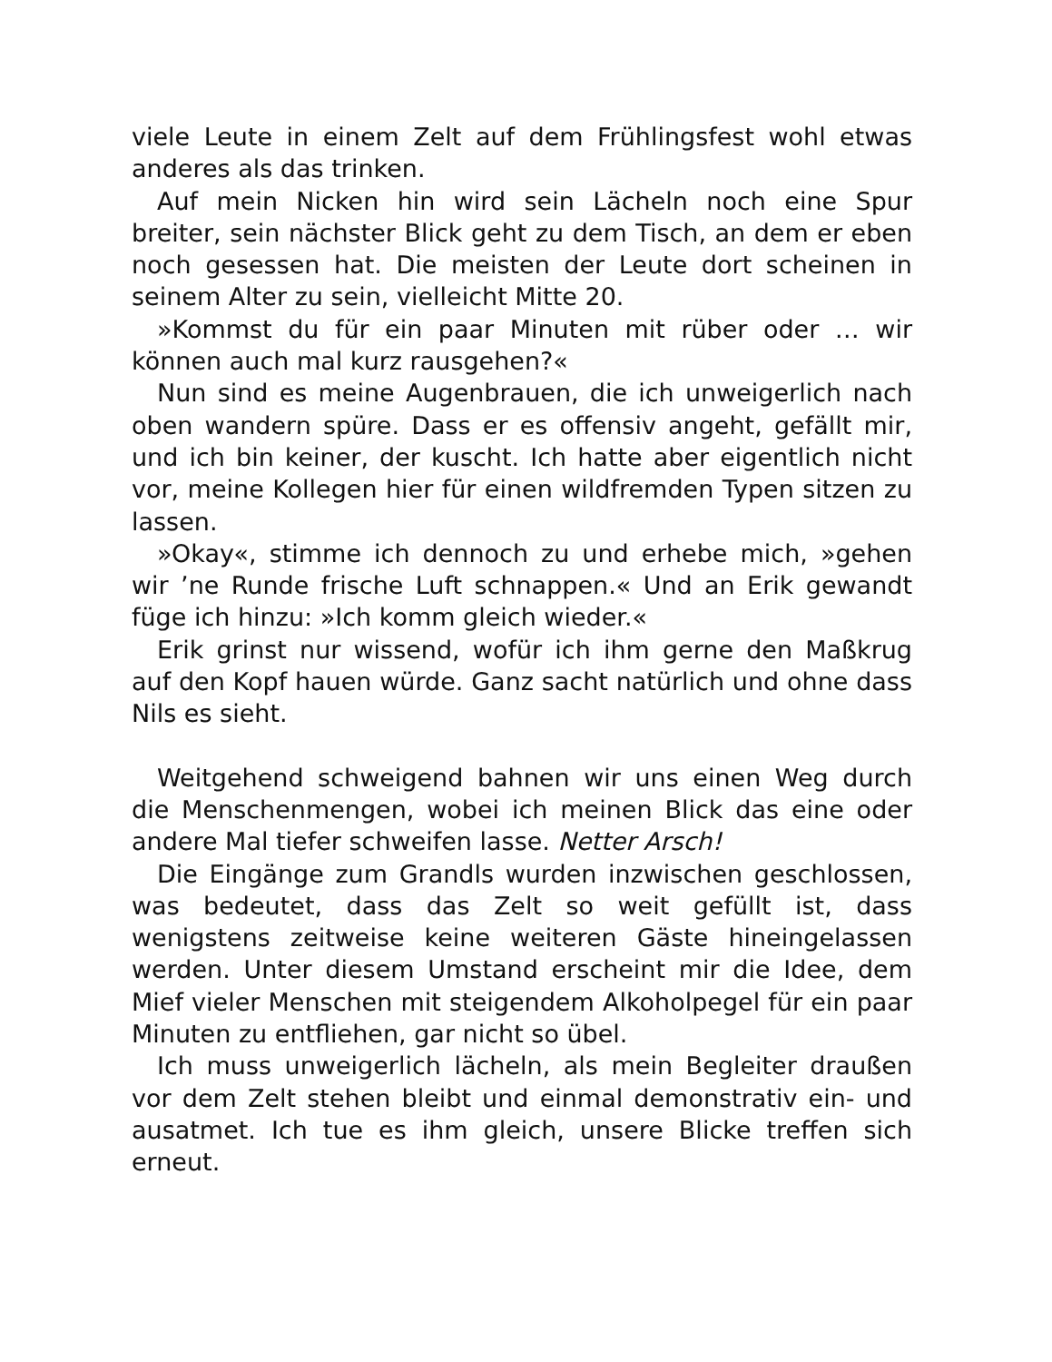viele Leute in einem Zelt auf dem Frühlingsfest wohl etwas anderes als das trinken.
Auf mein Nicken hin wird sein Lächeln noch eine Spur breiter, sein nächster Blick geht zu dem Tisch, an dem er eben noch gesessen hat. Die meisten der Leute dort scheinen in seinem Alter zu sein, vielleicht Mitte 20.
»Kommst du für ein paar Minuten mit rüber oder … wir können auch mal kurz rausgehen?«
Nun sind es meine Augenbrauen, die ich unweigerlich nach oben wandern spüre. Dass er es offensiv angeht, gefällt mir, und ich bin keiner, der kuscht. Ich hatte aber eigentlich nicht vor, meine Kollegen hier für einen wildfremden Typen sitzen zu lassen.
»Okay«, stimme ich dennoch zu und erhebe mich, »gehen wir ’ne Runde frische Luft schnappen.« Und an Erik gewandt füge ich hinzu: »Ich komm gleich wieder.«
Erik grinst nur wissend, wofür ich ihm gerne den Maßkrug auf den Kopf hauen würde. Ganz sacht natürlich und ohne dass Nils es sieht.
Weitgehend schweigend bahnen wir uns einen Weg durch die Menschenmengen, wobei ich meinen Blick das eine oder andere Mal tiefer schweifen lasse. Netter Arsch!
Die Eingänge zum Grandls wurden inzwischen geschlossen, was bedeutet, dass das Zelt so weit gefüllt ist, dass wenigstens zeitweise keine weiteren Gäste hineingelassen werden. Unter diesem Umstand erscheint mir die Idee, dem Mief vieler Menschen mit steigendem Alkoholpegel für ein paar Minuten zu entfliehen, gar nicht so übel.
Ich muss unweigerlich lächeln, als mein Begleiter draußen vor dem Zelt stehen bleibt und einmal demonstrativ ein- und ausatmet. Ich tue es ihm gleich, unsere Blicke treffen sich erneut.